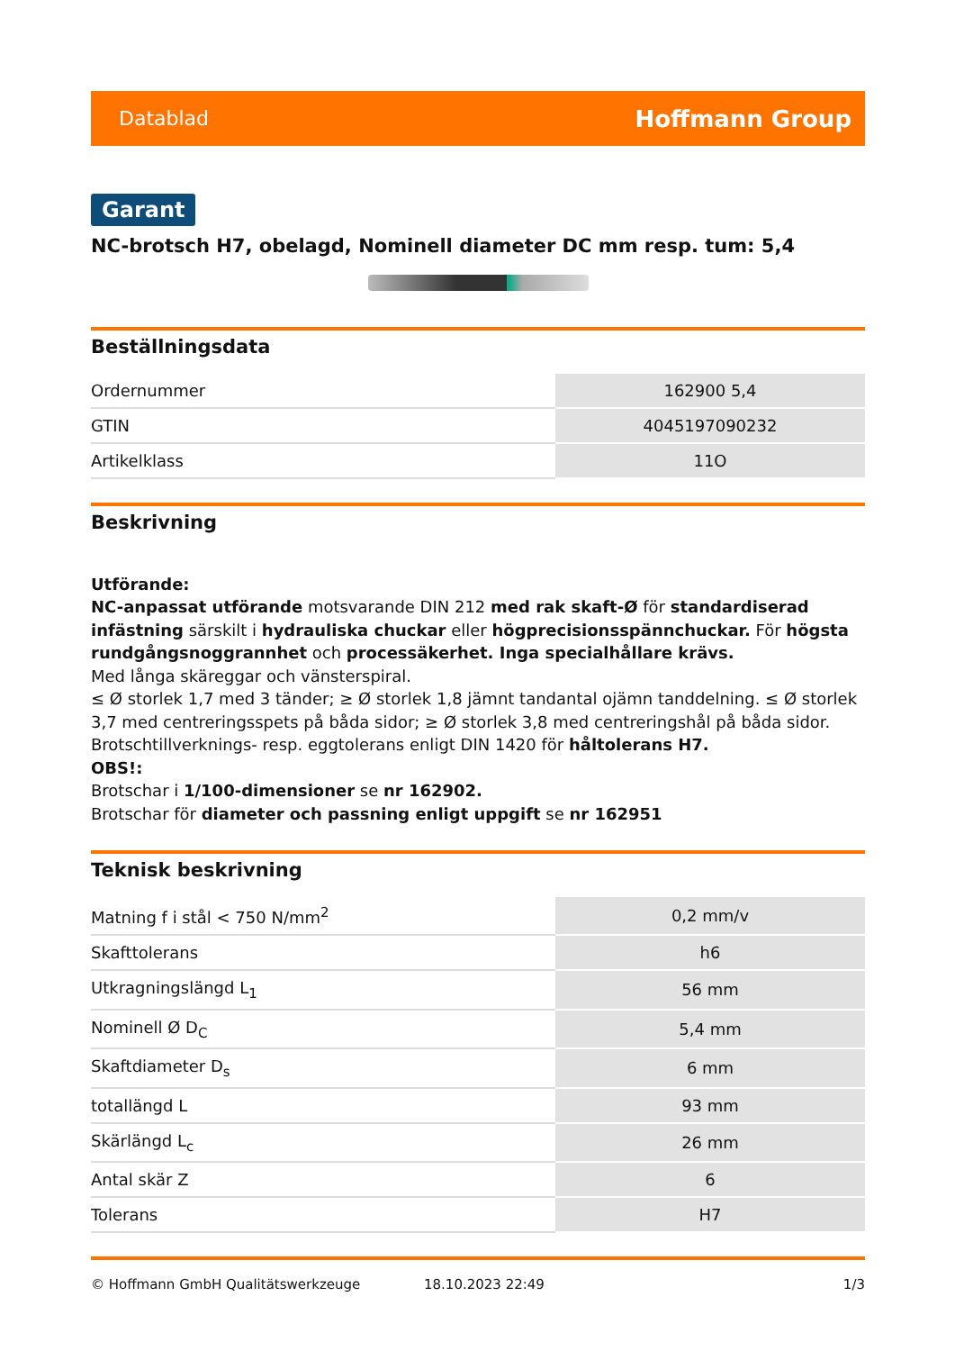Datablad Hoffmann Group
Garant
NC-brotsch H7, obelagd, Nominell diameter DC mm resp. tum: 5,4
Beställningsdata
| Ordernummer | 162900 5,4 |
| GTIN | 4045197090232 |
| Artikelklass | 11O |
Beskrivning
Utförande:
NC-anpassat utförande motsvarande DIN 212 med rak skaft-Ø för standardiserad infästning särskilt i hydrauliska chuckar eller högprecisionsspännchuckar. För högsta rundgångsnoggrannhet och processäkerhet. Inga specialhållare krävs.
Med långa skäreggar och vänsterspiral.
≤ Ø storlek 1,7 med 3 tänder; ≥ Ø storlek 1,8 jämnt tandantal ojämn tanddelning. ≤ Ø storlek 3,7 med centreringsspets på båda sidor; ≥ Ø storlek 3,8 med centreringshål på båda sidor.
Brotschtillverknings- resp. eggtolerans enligt DIN 1420 för håltolerans H7.
OBS!:
Brotschar i 1/100-dimensioner se nr 162902.
Brotschar för diameter och passning enligt uppgift se nr 162951
Teknisk beskrivning
| Matning f i stål < 750 N/mm<sup>2</sup> | 0,2 mm/v |
| Skafttolerans | h6 |
| Utkragningslängd L<sub>1</sub> | 56 mm |
| Nominell Ø D<sub>C</sub> | 5,4 mm |
| Skaftdiameter D<sub>s</sub> | 6 mm |
| totallängd L | 93 mm |
| Skärlängd L<sub>c</sub> | 26 mm |
| Antal skär Z | 6 |
| Tolerans | H7 |
© Hoffmann GmbH Qualitätswerkzeuge 18.10.2023 22:49 1/3